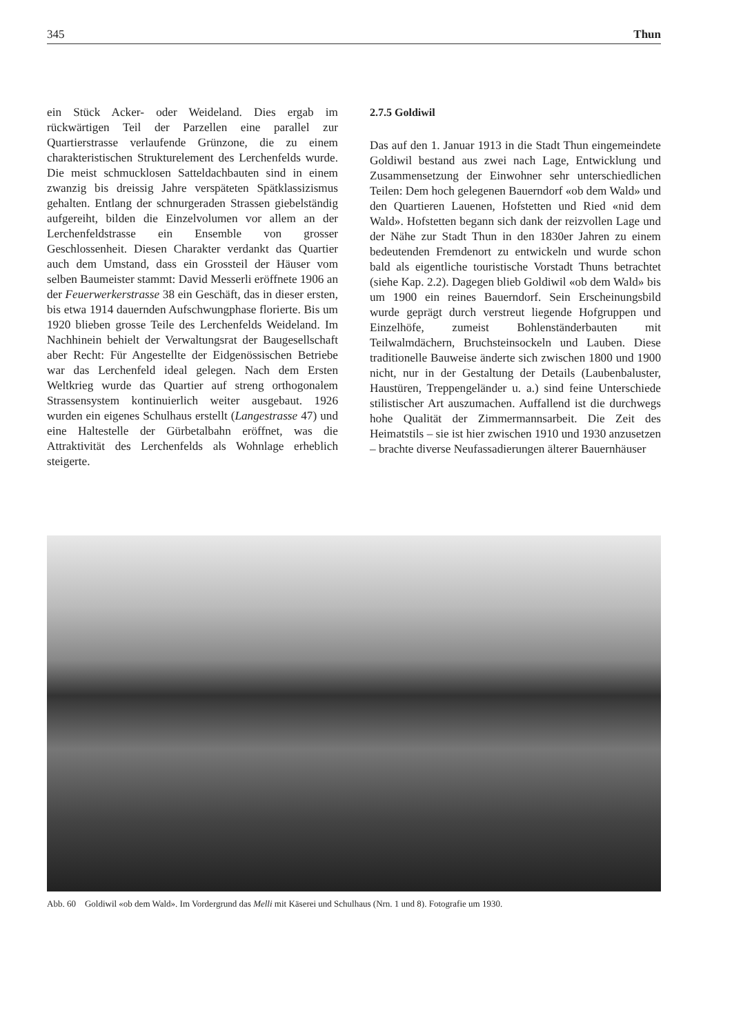345 Thun
ein Stück Acker- oder Weideland. Dies ergab im rückwärtigen Teil der Parzellen eine parallel zur Quartierstrasse verlaufende Grünzone, die zu einem charakteristischen Strukturelement des Lerchenfelds wurde. Die meist schmucklosen Satteldachbauten sind in einem zwanzig bis dreissig Jahre verspäteten Spätklassizismus gehalten. Entlang der schnurgeraden Strassen giebelständig aufgereiht, bilden die Einzelvolumen vor allem an der Lerchenfeldstrasse ein Ensemble von grosser Geschlossenheit. Diesen Charakter verdankt das Quartier auch dem Umstand, dass ein Grossteil der Häuser vom selben Baumeister stammt: David Messerli eröffnete 1906 an der Feuerwerkerstrasse 38 ein Geschäft, das in dieser ersten, bis etwa 1914 dauernden Aufschwungphase florierte. Bis um 1920 blieben grosse Teile des Lerchenfelds Weideland. Im Nachhinein behielt der Verwaltungsrat der Baugesellschaft aber Recht: Für Angestellte der Eidgenössischen Betriebe war das Lerchenfeld ideal gelegen. Nach dem Ersten Weltkrieg wurde das Quartier auf streng orthogonalem Strassensystem kontinuierlich weiter ausgebaut. 1926 wurden ein eigenes Schulhaus erstellt (Langestrasse 47) und eine Haltestelle der Gürbetalbahn eröffnet, was die Attraktivität des Lerchenfelds als Wohnlage erheblich steigerte.
2.7.5 Goldiwil
Das auf den 1. Januar 1913 in die Stadt Thun eingemeindete Goldiwil bestand aus zwei nach Lage, Entwicklung und Zusammensetzung der Einwohner sehr unterschiedlichen Teilen: Dem hoch gelegenen Bauerndorf «ob dem Wald» und den Quartieren Lauenen, Hofstetten und Ried «nid dem Wald». Hofstetten begann sich dank der reizvollen Lage und der Nähe zur Stadt Thun in den 1830er Jahren zu einem bedeutenden Fremdenort zu entwickeln und wurde schon bald als eigentliche touristische Vorstadt Thuns betrachtet (siehe Kap. 2.2). Dagegen blieb Goldiwil «ob dem Wald» bis um 1900 ein reines Bauerndorf. Sein Erscheinungsbild wurde geprägt durch verstreut liegende Hofgruppen und Einzelhöfe, zumeist Bohlenständerbauten mit Teilwalmdächern, Bruchsteinsockeln und Lauben. Diese traditionelle Bauweise änderte sich zwischen 1800 und 1900 nicht, nur in der Gestaltung der Details (Laubenbaluster, Haustüren, Treppengeländer u. a.) sind feine Unterschiede stilistischer Art auszumachen. Auffallend ist die durchwegs hohe Qualität der Zimmermannsarbeit. Die Zeit des Heimatstils – sie ist hier zwischen 1910 und 1930 anzusetzen – brachte diverse Neufassadierungen älterer Bauernhäuser
Abb. 60 Goldiwil «ob dem Wald». Im Vordergrund das Melli mit Käserei und Schulhaus (Nrn. 1 und 8). Fotografie um 1930.